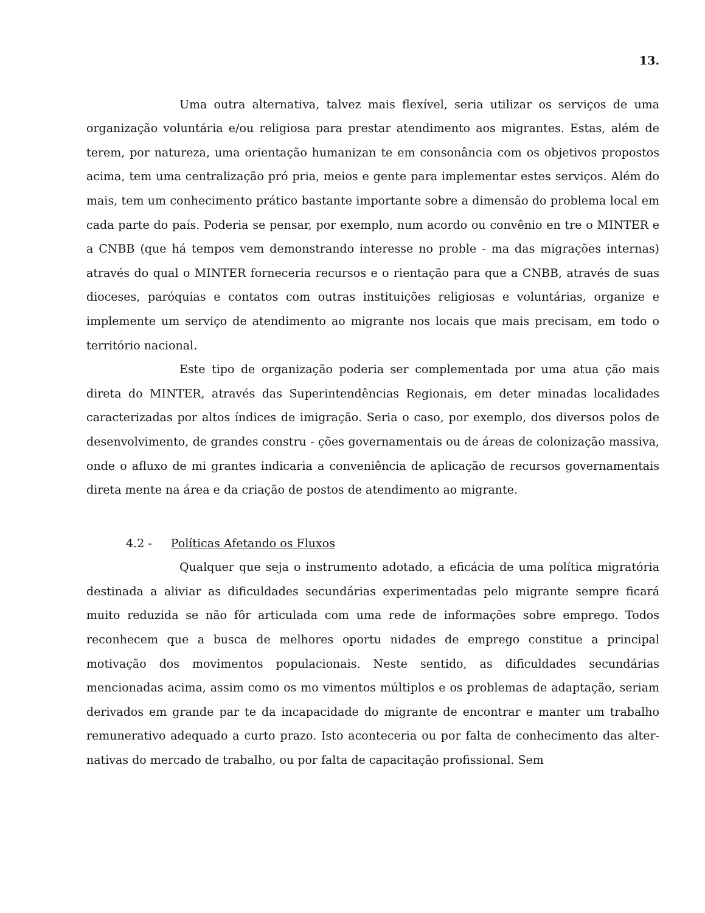13.
Uma outra alternativa, talvez mais flexível, seria utilizar os serviços de uma organização voluntária e/ou religiosa para prestar atendimento aos migrantes. Estas, além de terem, por natureza, uma orientação humanizan te em consonância com os objetivos propostos acima, tem uma centralização pró pria, meios e gente para implementar estes serviços. Além do mais, tem um conhecimento prático bastante importante sobre a dimensão do problema local em cada parte do país. Poderia se pensar, por exemplo, num acordo ou convênio en tre o MINTER e a CNBB (que há tempos vem demonstrando interesse no proble - ma das migrações internas) através do qual o MINTER forneceria recursos e o rientação para que a CNBB, através de suas dioceses, paróquias e contatos com outras instituições religiosas e voluntárias, organize e implemente um serviço de atendimento ao migrante nos locais que mais precisam, em todo o território nacional.
Este tipo de organização poderia ser complementada por uma atua ção mais direta do MINTER, através das Superintendências Regionais, em deter minadas localidades caracterizadas por altos índices de imigração. Seria o caso, por exemplo, dos diversos polos de desenvolvimento, de grandes constru - ções governamentais ou de áreas de colonização massiva, onde o afluxo de mi grantes indicaria a conveniência de aplicação de recursos governamentais direta mente na área e da criação de postos de atendimento ao migrante.
4.2 - Políticas Afetando os Fluxos
Qualquer que seja o instrumento adotado, a eficácia de uma política migratória destinada a aliviar as dificuldades secundárias experimentadas pelo migrante sempre ficará muito reduzida se não fôr articulada com uma rede de informações sobre emprego. Todos reconhecem que a busca de melhores oportu nidades de emprego constitue a principal motivação dos movimentos populacionais. Neste sentido, as dificuldades secundárias mencionadas acima, assim como os mo vimentos múltiplos e os problemas de adaptação, seriam derivados em grande par te da incapacidade do migrante de encontrar e manter um trabalho remunerativo adequado a curto prazo. Isto aconteceria ou por falta de conhecimento das alter- nativas do mercado de trabalho, ou por falta de capacitação profissional. Sem